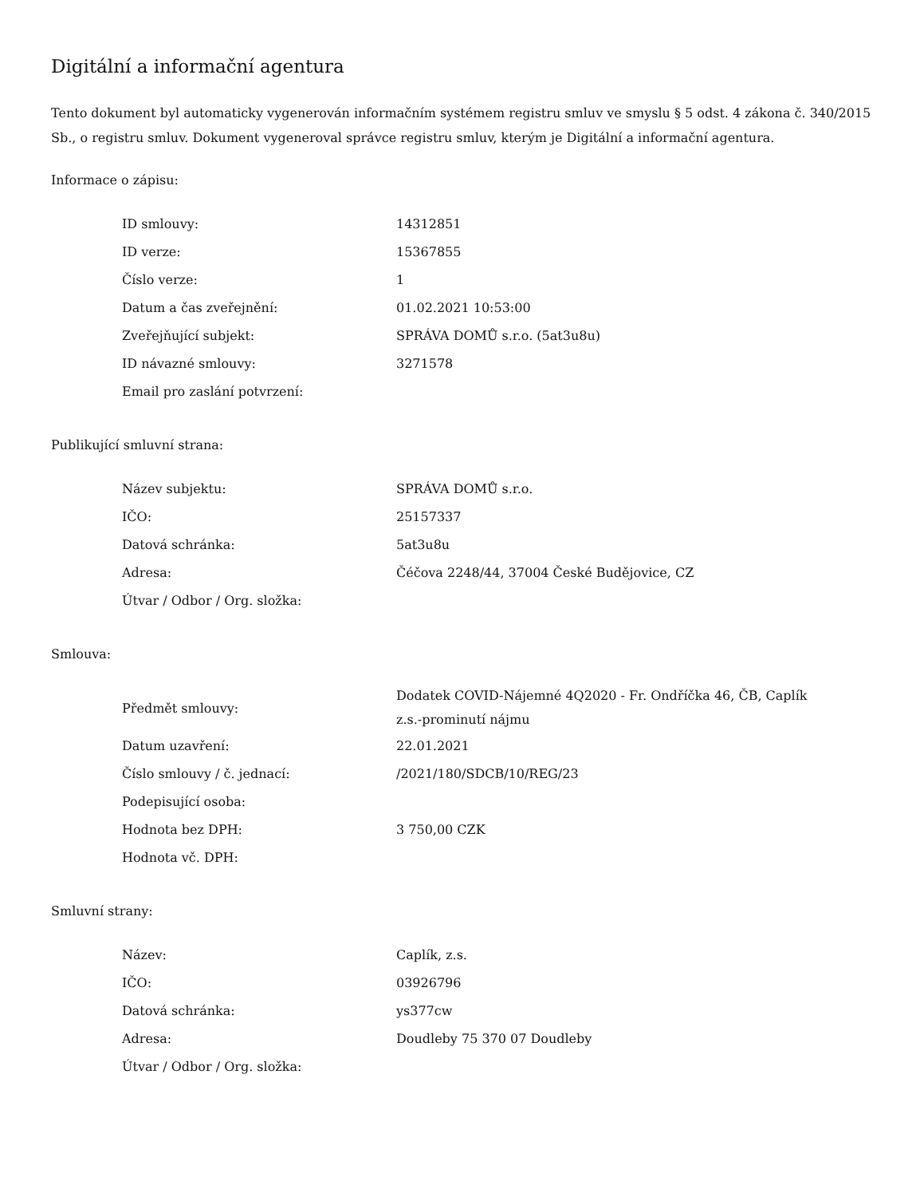Digitální a informační agentura
Tento dokument byl automaticky vygenerován informačním systémem registru smluv ve smyslu § 5 odst. 4 zákona č. 340/2015 Sb., o registru smluv. Dokument vygeneroval správce registru smluv, kterým je Digitální a informační agentura.
Informace o zápisu:
| ID smlouvy: | 14312851 |
| ID verze: | 15367855 |
| Číslo verze: | 1 |
| Datum a čas zveřejnění: | 01.02.2021 10:53:00 |
| Zveřejňující subjekt: | SPRÁVA DOMŮ s.r.o. (5at3u8u) |
| ID návazné smlouvy: | 3271578 |
| Email pro zaslání potvrzení: | |
Publikující smluvní strana:
| Název subjektu: | SPRÁVA DOMŮ s.r.o. |
| IČO: | 25157337 |
| Datová schránka: | 5at3u8u |
| Adresa: | Čéčova 2248/44, 37004 České Budějovice, CZ |
| Útvar / Odbor / Org. složka: | |
Smlouva:
| Předmět smlouvy: | Dodatek COVID-Nájemné 4Q2020 - Fr. Ondříčka 46, ČB, Caplík z.s.-prominutí nájmu |
| Datum uzavření: | 22.01.2021 |
| Číslo smlouvy / č. jednací: | /2021/180/SDCB/10/REG/23 |
| Podepisující osoba: | |
| Hodnota bez DPH: | 3 750,00 CZK |
| Hodnota vč. DPH: | |
Smluvní strany:
| Název: | Caplík, z.s. |
| IČO: | 03926796 |
| Datová schránka: | ys377cw |
| Adresa: | Doudleby 75 370 07 Doudleby |
| Útvar / Odbor / Org. složka: | |